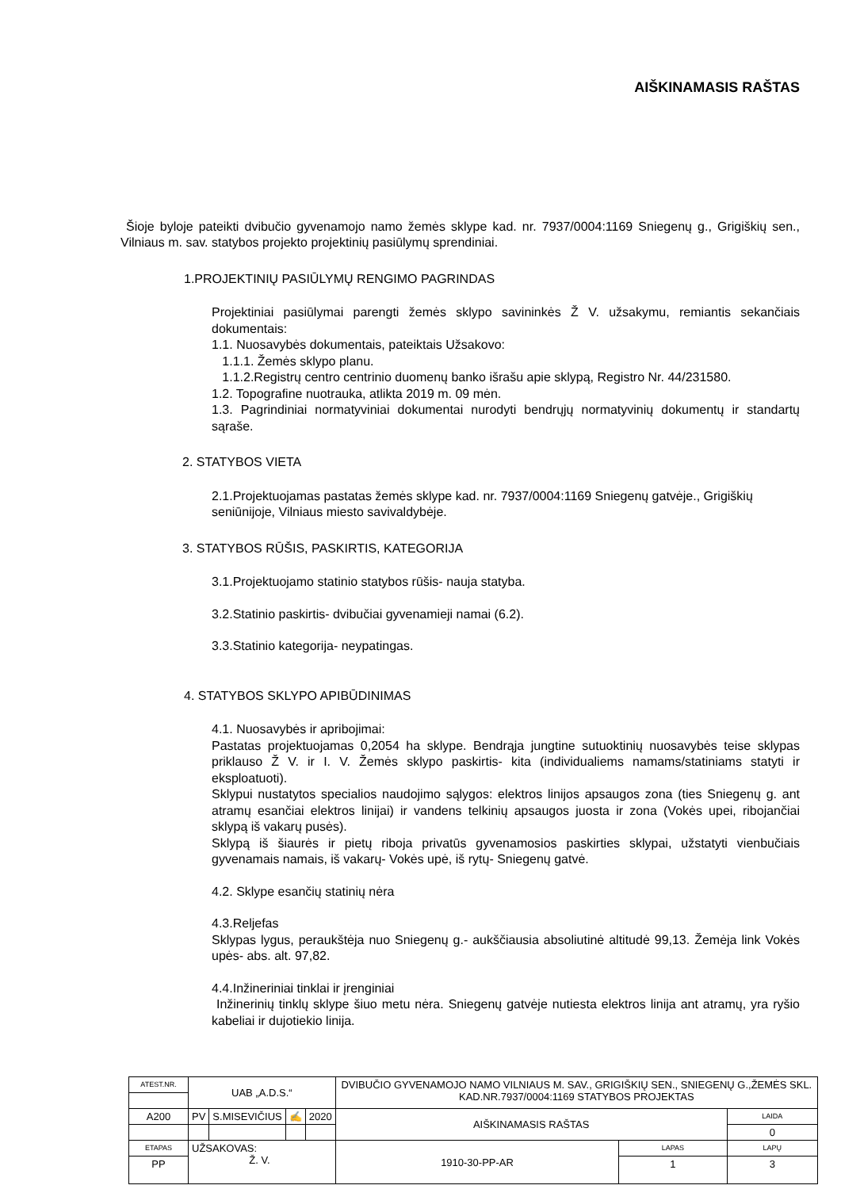AIŠKINAMASIS RAŠTAS
Šioje byloje pateikti dvibučio gyvenamojo namo žemės sklype kad. nr. 7937/0004:1169 Sniegenų g., Grigiškių sen., Vilniaus m. sav. statybos projekto projektinių pasiūlymų sprendiniai.
1.PROJEKTINIŲ PASIŪLYMŲ RENGIMO PAGRINDAS
Projektiniai pasiūlymai parengti žemės sklypo savininkės Ž V. užsakymu, remiantis sekančiais dokumentais:
1.1. Nuosavybės dokumentais, pateiktais Užsakovo:
1.1.1. Žemės sklypo planu.
1.1.2.Registrų centro centrinio duomenų banko išrašu apie sklypą, Registro Nr. 44/231580.
1.2. Topografine nuotrauka, atlikta 2019 m. 09 mėn.
1.3. Pagrindiniai normatyviniai dokumentai nurodyti bendrųjų normatyvinių dokumentų ir standartų sąraše.
2. STATYBOS VIETA
2.1.Projektuojamas pastatas žemės sklype kad. nr. 7937/0004:1169 Sniegenų gatvėje., Grigiškių seniūnijoje, Vilniaus miesto savivaldybėje.
3. STATYBOS RŪŠIS, PASKIRTIS, KATEGORIJA
3.1.Projektuojamo statinio statybos rūšis- nauja statyba.
3.2.Statinio paskirtis- dvibučiai gyvenamieji namai (6.2).
3.3.Statinio kategorija- neypatingas.
4. STATYBOS SKLYPO APIBŪDINIMAS
4.1. Nuosavybės ir apribojimai:
Pastatas projektuojamas 0,2054 ha sklype. Bendrąja jungtine sutuoktinių nuosavybės teise sklypas priklauso Ž V. ir I. V. Žemės sklypo paskirtis- kita (individualiems namams/statiniams statyti ir eksploatuoti).
Sklypui nustatytos specialios naudojimo sąlygos: elektros linijos apsaugos zona (ties Sniegenų g. ant atramų esančiai elektros linijai) ir vandens telkinių apsaugos juosta ir zona (Vokės upei, ribojančiai sklypą iš vakarų pusės).
Sklypą iš šiaurės ir pietų riboja privatūs gyvenamosios paskirties sklypai, užstatyti vienbučiais gyvenamais namais, iš vakarų- Vokės upė, iš rytų- Sniegenų gatvė.
4.2. Sklype esančių statinių nėra
4.3.Reljefas
Sklypas lygus, peraukštėja nuo Sniegenų g.- aukščiausia absoliutinė altitudė 99,13. Žemėja link Vokės upės- abs. alt. 97,82.
4.4.Inžineriniai tinklai ir įrenginiai
Inžinerinių tinklų sklype šiuo metu nėra. Sniegenų gatvėje nutiesta elektros linija ant atramų, yra ryšio kabeliai ir dujotiekio linija.
| ATEST.NR. | UAB „A.D.S.“ | | | | DVIBUČIO GYVENAMOJO NAMO VILNIAUS M. SAV., GRIGIŠKIŲ SEN., SNIEGENŲ G.,ŽEMĖS SKL. KAD.NR.7937/0004:1169 STATYBOS PROJEKTAS | | |
| A200 | PV | S.MISEVIČIUS | ✍ | 2020 | AIŠKINAMASIS RAŠTAS | | LAIDA |
| | | | | | | | 0 |
| ETAPAS | UŽSAKOVAS: Ž. V. | | | | 1910-30-PP-AR | LAPAS | LAPŲ |
| PP | | | | | | 1 | 3 |